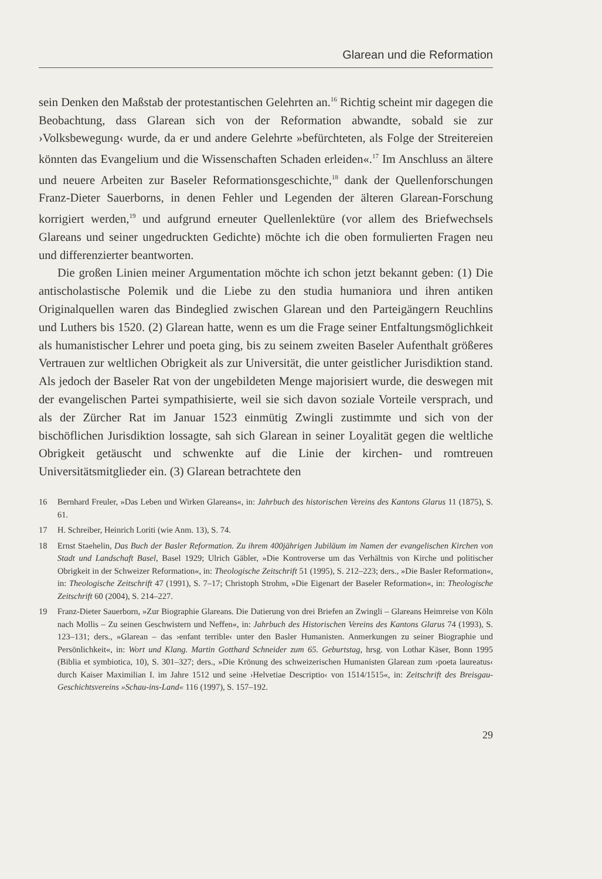Glarean und die Reformation
sein Denken den Maßstab der protestantischen Gelehrten an.<sup>16</sup> Richtig scheint mir dagegen die Beobachtung, dass Glarean sich von der Reformation abwandte, sobald sie zur ›Volksbewegung‹ wurde, da er und andere Gelehrte »befürchteten, als Folge der Streitereien könnten das Evangelium und die Wissenschaften Schaden erleiden«.<sup>17</sup> Im Anschluss an ältere und neuere Arbeiten zur Baseler Reformationsgeschichte,<sup>18</sup> dank der Quellenforschungen Franz-Dieter Sauerborns, in denen Fehler und Legenden der älteren Glarean-Forschung korrigiert werden,<sup>19</sup> und aufgrund erneuter Quellenlektüre (vor allem des Briefwechsels Glareans und seiner ungedruckten Gedichte) möchte ich die oben formulierten Fragen neu und differenzierter beantworten.
Die großen Linien meiner Argumentation möchte ich schon jetzt bekannt geben: (1) Die antischolastische Polemik und die Liebe zu den studia humaniora und ihren antiken Originalquellen waren das Bindeglied zwischen Glarean und den Parteigängern Reuchlins und Luthers bis 1520. (2) Glarean hatte, wenn es um die Frage seiner Entfaltungsmöglichkeit als humanistischer Lehrer und poeta ging, bis zu seinem zweiten Baseler Aufenthalt größeres Vertrauen zur weltlichen Obrigkeit als zur Universität, die unter geistlicher Jurisdiktion stand. Als jedoch der Baseler Rat von der ungebildeten Menge majorisiert wurde, die deswegen mit der evangelischen Partei sympathisierte, weil sie sich davon soziale Vorteile versprach, und als der Zürcher Rat im Januar 1523 einmütig Zwingli zustimmte und sich von der bischöflichen Jurisdiktion lossagte, sah sich Glarean in seiner Loyalität gegen die weltliche Obrigkeit getäuscht und schwenkte auf die Linie der kirchen- und romtreuen Universitätsmitglieder ein. (3) Glarean betrachtete den
16 Bernhard Freuler, »Das Leben und Wirken Glareans«, in: Jahrbuch des historischen Vereins des Kantons Glarus 11 (1875), S. 61.
17 H. Schreiber, Heinrich Loriti (wie Anm. 13), S. 74.
18 Ernst Staehelin, Das Buch der Basler Reformation. Zu ihrem 400jährigen Jubiläum im Namen der evangelischen Kirchen von Stadt und Landschaft Basel, Basel 1929; Ulrich Gäbler, »Die Kontroverse um das Verhältnis von Kirche und politischer Obrigkeit in der Schweizer Reformation«, in: Theologische Zeitschrift 51 (1995), S. 212–223; ders., »Die Basler Reformation«, in: Theologische Zeitschrift 47 (1991), S. 7–17; Christoph Strohm, »Die Eigenart der Baseler Reformation«, in: Theologische Zeitschrift 60 (2004), S. 214–227.
19 Franz-Dieter Sauerborn, »Zur Biographie Glareans. Die Datierung von drei Briefen an Zwingli – Glareans Heimreise von Köln nach Mollis – Zu seinen Geschwistern und Neffen«, in: Jahrbuch des Historischen Vereins des Kantons Glarus 74 (1993), S. 123–131; ders., »Glarean – das ›enfant terrible‹ unter den Basler Humanisten. Anmerkungen zu seiner Biographie und Persönlichkeit«, in: Wort und Klang. Martin Gotthard Schneider zum 65. Geburtstag, hrsg. von Lothar Käser, Bonn 1995 (Biblia et symbiotica, 10), S. 301–327; ders., »Die Krönung des schweizerischen Humanisten Glarean zum ›poeta laureatus‹ durch Kaiser Maximilian I. im Jahre 1512 und seine ›Helvetiae Descriptio‹ von 1514/1515«, in: Zeitschrift des Breisgau-Geschichtsvereins »Schau-ins-Land« 116 (1997), S. 157–192.
29